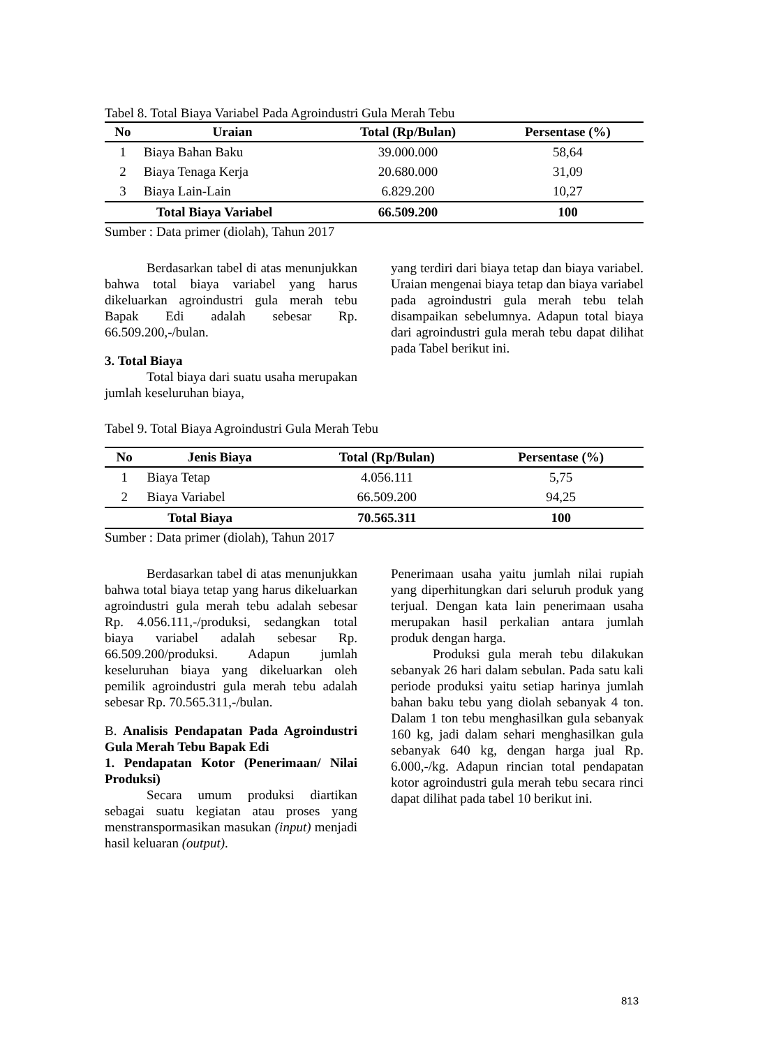Tabel 8. Total Biaya Variabel Pada Agroindustri Gula Merah Tebu
| No | Uraian | Total (Rp/Bulan) | Persentase (%) |
| --- | --- | --- | --- |
| 1 | Biaya Bahan Baku | 39.000.000 | 58,64 |
| 2 | Biaya Tenaga Kerja | 20.680.000 | 31,09 |
| 3 | Biaya Lain-Lain | 6.829.200 | 10,27 |
| Total Biaya Variabel | | 66.509.200 | 100 |
Sumber : Data primer (diolah), Tahun 2017
Berdasarkan tabel di atas menunjukkan bahwa total biaya variabel yang harus dikeluarkan agroindustri gula merah tebu Bapak Edi adalah sebesar Rp. 66.509.200,-/bulan.
3. Total Biaya
Total biaya dari suatu usaha merupakan jumlah keseluruhan biaya,
yang terdiri dari biaya tetap dan biaya variabel. Uraian mengenai biaya tetap dan biaya variabel pada agroindustri gula merah tebu telah disampaikan sebelumnya. Adapun total biaya dari agroindustri gula merah tebu dapat dilihat pada Tabel berikut ini.
Tabel 9. Total Biaya Agroindustri Gula Merah Tebu
| No | Jenis Biaya | Total (Rp/Bulan) | Persentase (%) |
| --- | --- | --- | --- |
| 1 | Biaya Tetap | 4.056.111 | 5,75 |
| 2 | Biaya Variabel | 66.509.200 | 94,25 |
| Total Biaya | | 70.565.311 | 100 |
Sumber : Data primer (diolah), Tahun 2017
Berdasarkan tabel di atas menunjukkan bahwa total biaya tetap yang harus dikeluarkan agroindustri gula merah tebu adalah sebesar Rp. 4.056.111,-/produksi, sedangkan total biaya variabel adalah sebesar Rp. 66.509.200/produksi. Adapun jumlah keseluruhan biaya yang dikeluarkan oleh pemilik agroindustri gula merah tebu adalah sebesar Rp. 70.565.311,-/bulan.
B. Analisis Pendapatan Pada Agroindustri Gula Merah Tebu Bapak Edi
1. Pendapatan Kotor (Penerimaan/ Nilai Produksi)
Secara umum produksi diartikan sebagai suatu kegiatan atau proses yang menstranspormasikan masukan (input) menjadi hasil keluaran (output).
Penerimaan usaha yaitu jumlah nilai rupiah yang diperhitungkan dari seluruh produk yang terjual. Dengan kata lain penerimaan usaha merupakan hasil perkalian antara jumlah produk dengan harga.
Produksi gula merah tebu dilakukan sebanyak 26 hari dalam sebulan. Pada satu kali periode produksi yaitu setiap harinya jumlah bahan baku tebu yang diolah sebanyak 4 ton. Dalam 1 ton tebu menghasilkan gula sebanyak 160 kg, jadi dalam sehari menghasilkan gula sebanyak 640 kg, dengan harga jual Rp. 6.000,-/kg. Adapun rincian total pendapatan kotor agroindustri gula merah tebu secara rinci dapat dilihat pada tabel 10 berikut ini.
813